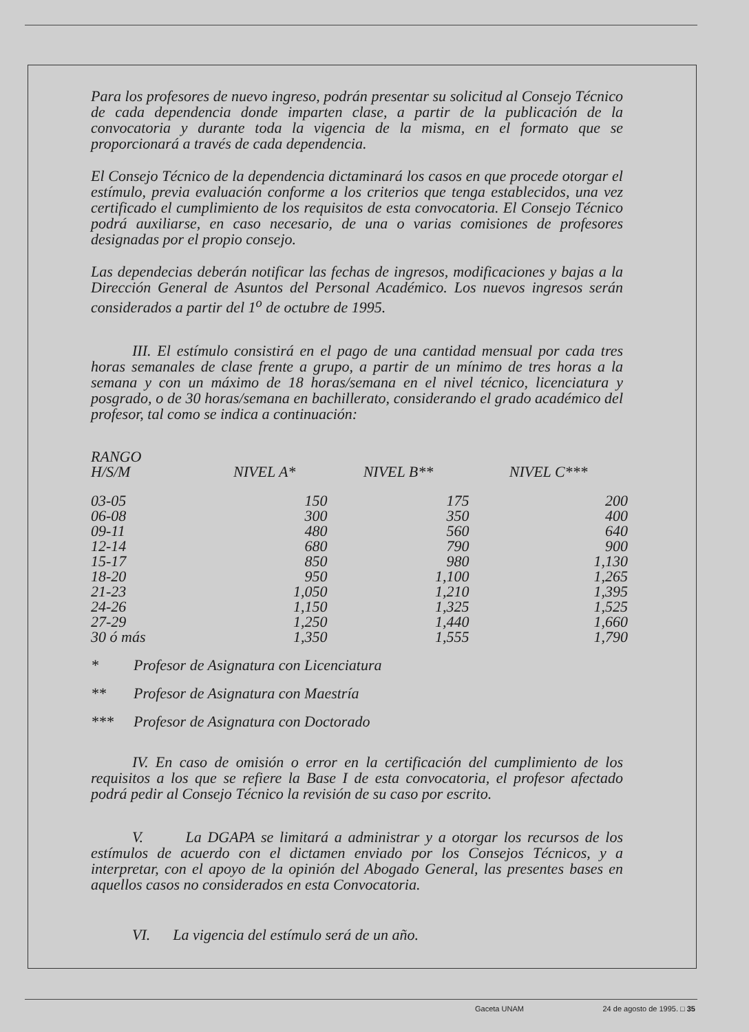Para los profesores de nuevo ingreso, podrán presentar su solicitud al Consejo Técnico de cada dependencia donde imparten clase, a partir de la publicación de la convocatoria y durante toda la vigencia de la misma, en el formato que se proporcionará a través de cada dependencia.
El Consejo Técnico de la dependencia dictaminará los casos en que procede otorgar el estímulo, previa evaluación conforme a los criterios que tenga establecidos, una vez certificado el cumplimiento de los requisitos de esta convocatoria. El Consejo Técnico podrá auxiliarse, en caso necesario, de una o varias comisiones de profesores designadas por el propio consejo.
Las dependecias deberán notificar las fechas de ingresos, modificaciones y bajas a la Dirección General de Asuntos del Personal Académico. Los nuevos ingresos serán considerados a partir del 1<sup>o</sup> de octubre de 1995.
III. El estímulo consistirá en el pago de una cantidad mensual por cada tres horas semanales de clase frente a grupo, a partir de un mínimo de tres horas a la semana y con un máximo de 18 horas/semana en el nivel técnico, licenciatura y posgrado, o de 30 horas/semana en bachillerato, considerando el grado académico del profesor, tal como se indica a continuación:
| RANGO H/S/M | NIVEL A* | NIVEL B** | NIVEL C*** |
| --- | --- | --- | --- |
| 03-05 | 150 | 175 | 200 |
| 06-08 | 300 | 350 | 400 |
| 09-11 | 480 | 560 | 640 |
| 12-14 | 680 | 790 | 900 |
| 15-17 | 850 | 980 | 1,130 |
| 18-20 | 950 | 1,100 | 1,265 |
| 21-23 | 1,050 | 1,210 | 1,395 |
| 24-26 | 1,150 | 1,325 | 1,525 |
| 27-29 | 1,250 | 1,440 | 1,660 |
| 30 ó más | 1,350 | 1,555 | 1,790 |
* Profesor de Asignatura con Licenciatura
** Profesor de Asignatura con Maestría
*** Profesor de Asignatura con Doctorado
IV. En caso de omisión o error en la certificación del cumplimiento de los requisitos a los que se refiere la Base I de esta convocatoria, el profesor afectado podrá pedir al Consejo Técnico la revisión de su caso por escrito.
V. La DGAPA se limitará a administrar y a otorgar los recursos de los estímulos de acuerdo con el dictamen enviado por los Consejos Técnicos, y a interpretar, con el apoyo de la opinión del Abogado General, las presentes bases en aquellos casos no considerados en esta Convocatoria.
VI. La vigencia del estímulo será de un año.
Gaceta UNAM 24 de agosto de 1995. □ 35